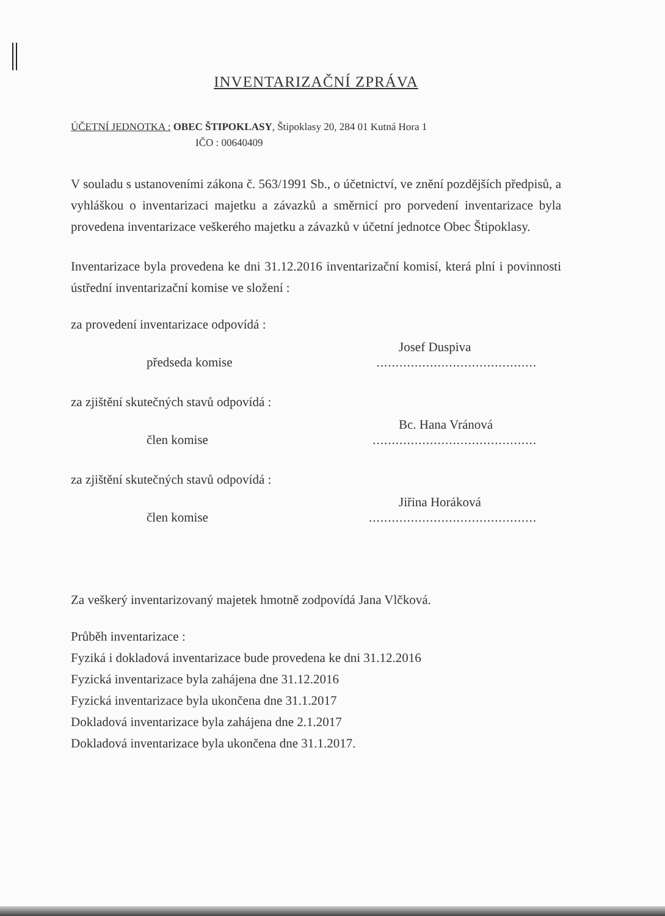INVENTARIZAČNÍ ZPRÁVA
ÚČETNÍ JEDNOTKA : OBEC ŠTIPOKLASY, Štipoklasy 20, 284 01 Kutná Hora 1
IČO : 00640409
V souladu s ustanoveními zákona č. 563/1991 Sb., o účetnictví, ve znění pozdějších předpisů, a vyhláškou o inventarizaci majetku a závazků a směrnicí pro porvedení inventarizace byla provedena inventarizace veškerého majetku a závazků v účetní jednotce Obec Štipoklasy.
Inventarizace byla provedena ke dni 31.12.2016 inventarizační komisí, která plní i povinnosti ústřední inventarizační komise ve složení :
za provedení inventarizace odpovídá :
Josef Duspiva
předseda komise..........................................
za zjištění skutečných stavů odpovídá :
Bc. Hana Vránová
člen komise...........................................
za zjištění skutečných stavů odpovídá :
Jiřina Horáková
člen komise............................................
Za veškerý inventarizovaný majetek hmotně zodpovídá Jana Vlčková.
Průběh inventarizace :
Fyziká i dokladová inventarizace bude provedena ke dni 31.12.2016
Fyzická inventarizace byla zahájena dne 31.12.2016
Fyzická inventarizace byla ukončena dne 31.1.2017
Dokladová inventarizace byla zahájena dne 2.1.2017
Dokladová inventarizace byla ukončena dne 31.1.2017.